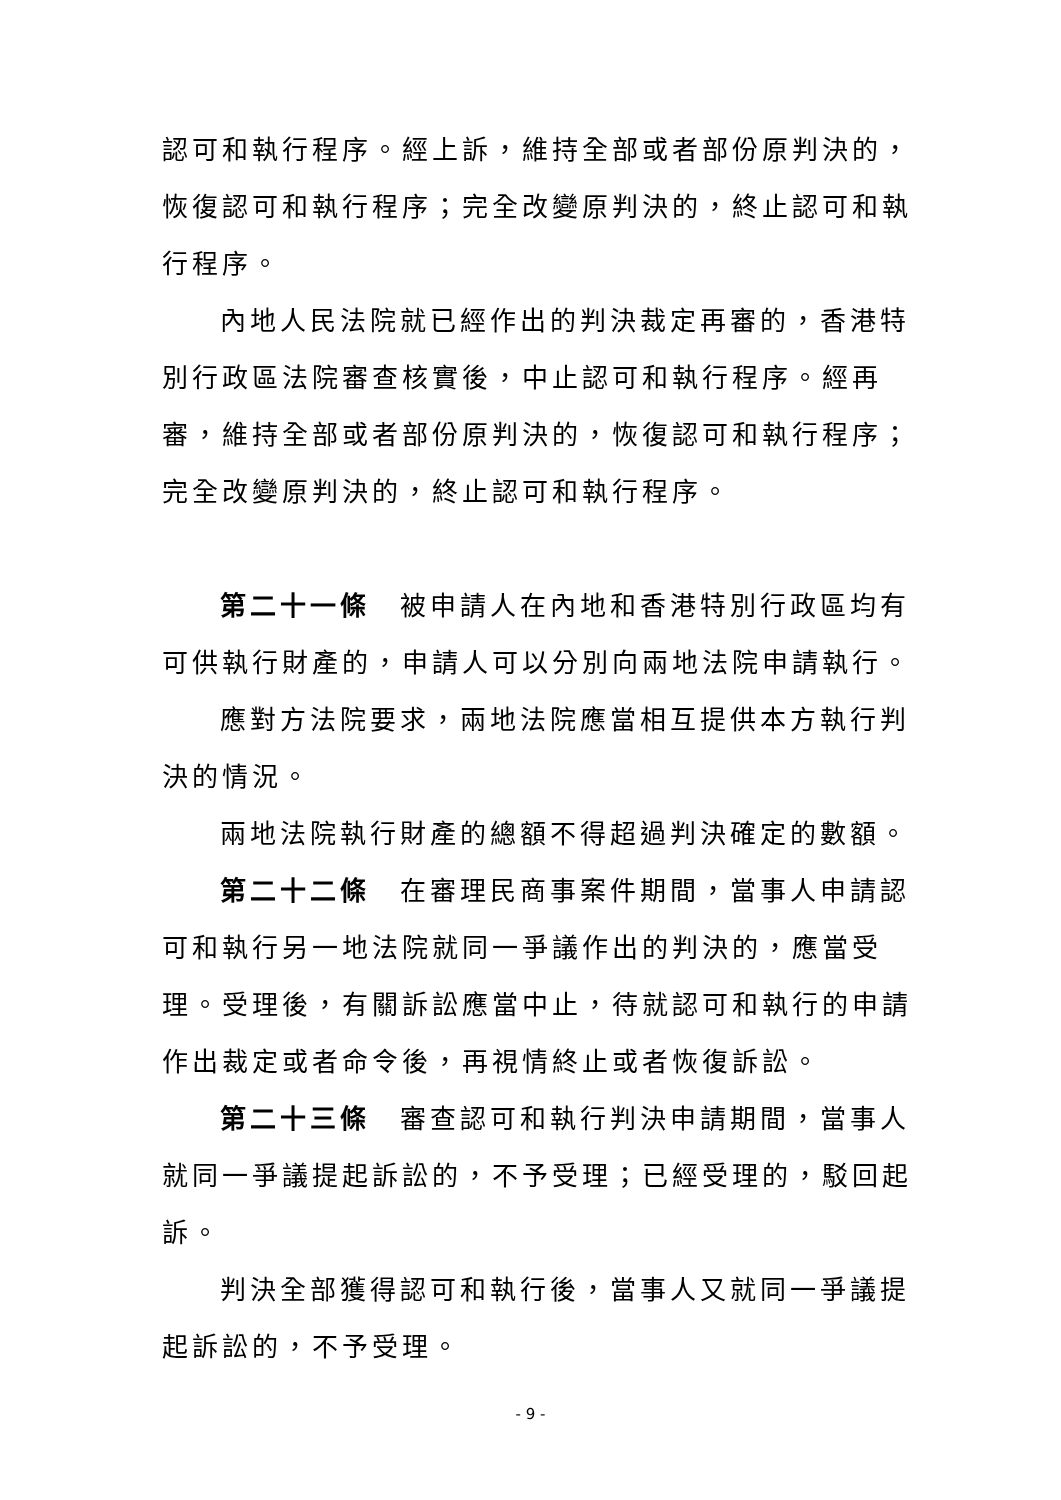認可和執行程序。經上訴，維持全部或者部份原判決的，恢復認可和執行程序；完全改變原判決的，終止認可和執行程序。
內地人民法院就已經作出的判決裁定再審的，香港特別行政區法院審查核實後，中止認可和執行程序。經再審，維持全部或者部份原判決的，恢復認可和執行程序；完全改變原判決的，終止認可和執行程序。
第二十一條　被申請人在內地和香港特別行政區均有可供執行財產的，申請人可以分別向兩地法院申請執行。
應對方法院要求，兩地法院應當相互提供本方執行判決的情況。
兩地法院執行財產的總額不得超過判決確定的數額。
第二十二條　在審理民商事案件期間，當事人申請認可和執行另一地法院就同一爭議作出的判決的，應當受理。受理後，有關訴訟應當中止，待就認可和執行的申請作出裁定或者命令後，再視情終止或者恢復訴訟。
第二十三條　審查認可和執行判決申請期間，當事人就同一爭議提起訴訟的，不予受理；已經受理的，駁回起訴。
判決全部獲得認可和執行後，當事人又就同一爭議提起訴訟的，不予受理。
- 9 -